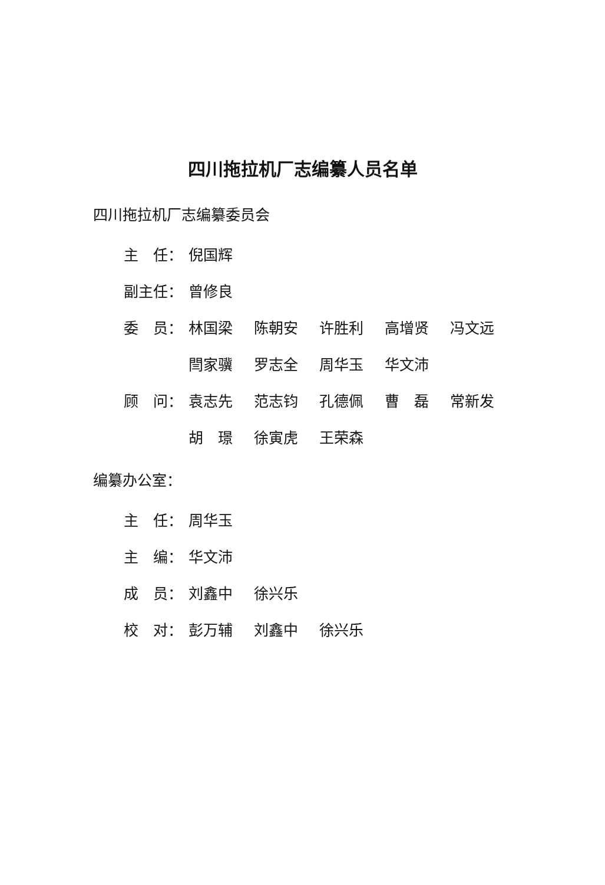四川拖拉机厂志编纂人员名单
四川拖拉机厂志编纂委员会
主　任： 倪国辉
副主任： 曾修良
委　员： 林国梁 陈朝安 许胜利 高增贤 冯文远
閆家骥 罗志全 周华玉 华文沛
顾　问： 袁志先 范志钧 孔德佩 曹　磊 常新发
胡　璟 徐寅虎 王荣森
编纂办公室：
主　任： 周华玉
主　编： 华文沛
成　员： 刘鑫中 徐兴乐
校　对： 彭万辅 刘鑫中 徐兴乐